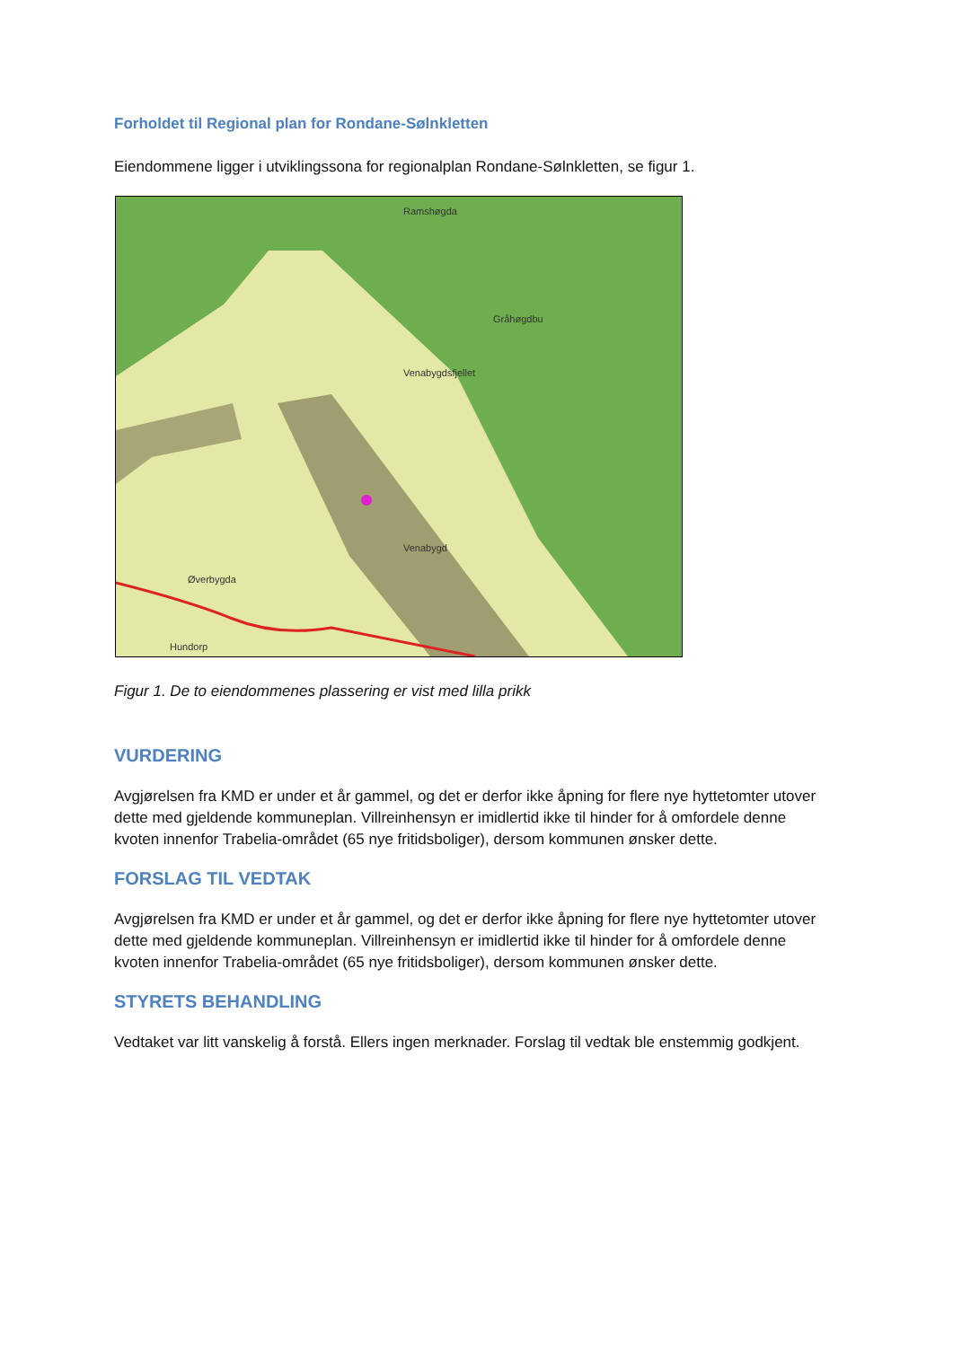Forholdet til Regional plan for Rondane-Sølnkletten
Eiendommene ligger i utviklingssona for regionalplan Rondane-Sølnkletten, se figur 1.
Ramshøgda
Gråhøgdbu
Venabygdsfjellet
Venabygd
Øverbygda
Hundorp
Figur 1. De to eiendommenes plassering er vist med lilla prikk
VURDERING
Avgjørelsen fra KMD er under et år gammel, og det er derfor ikke åpning for flere nye hyttetomter utover dette med gjeldende kommuneplan. Villreinhensyn er imidlertid ikke til hinder for å omfordele denne kvoten innenfor Trabelia-området (65 nye fritidsboliger), dersom kommunen ønsker dette.
FORSLAG TIL VEDTAK
Avgjørelsen fra KMD er under et år gammel, og det er derfor ikke åpning for flere nye hyttetomter utover dette med gjeldende kommuneplan. Villreinhensyn er imidlertid ikke til hinder for å omfordele denne kvoten innenfor Trabelia-området (65 nye fritidsboliger), dersom kommunen ønsker dette.
STYRETS BEHANDLING
Vedtaket var litt vanskelig å forstå. Ellers ingen merknader. Forslag til vedtak ble enstemmig godkjent.